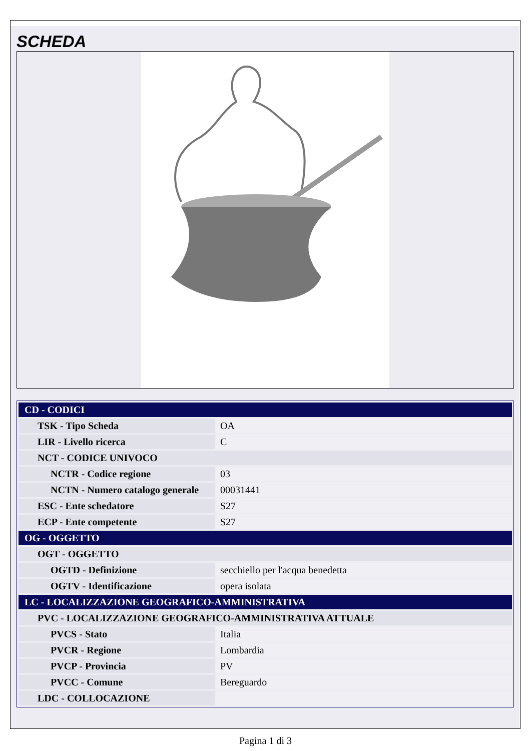SCHEDA
| CD - CODICI | |
| TSK - Tipo Scheda | OA |
| LIR - Livello ricerca | C |
| NCT - CODICE UNIVOCO | |
| NCTR - Codice regione | 03 |
| NCTN - Numero catalogo generale | 00031441 |
| ESC - Ente schedatore | S27 |
| ECP - Ente competente | S27 |
| OG - OGGETTO | |
| OGT - OGGETTO | |
| OGTD - Definizione | secchiello per l'acqua benedetta |
| OGTV - Identificazione | opera isolata |
| LC - LOCALIZZAZIONE GEOGRAFICO-AMMINISTRATIVA | |
| PVC - LOCALIZZAZIONE GEOGRAFICO-AMMINISTRATIVA ATTUALE | |
| PVCS - Stato | Italia |
| PVCR - Regione | Lombardia |
| PVCP - Provincia | PV |
| PVCC - Comune | Bereguardo |
| LDC - COLLOCAZIONE | |
Pagina 1 di 3